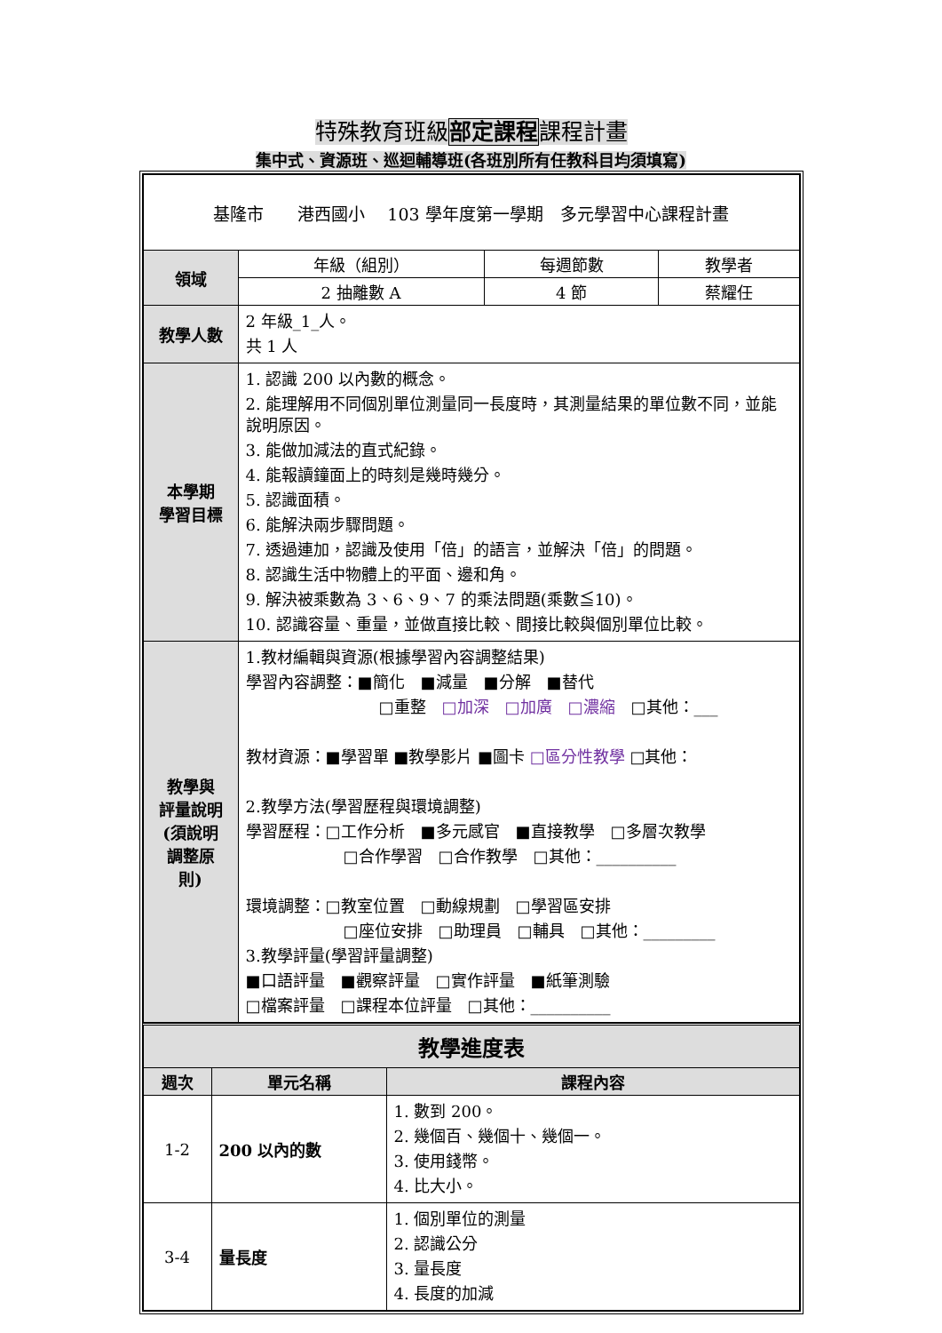特殊教育班級部定課程課程計畫
集中式、資源班、巡迴輔導班(各班別所有任教科目均須填寫)
| 基隆市 港西國小 103 學年度第一學期 多元學習中心課程計畫 | | | |
| 領域 | 年級（組別） | 每週節數 | 教學者 |
| | 2 抽離數 A | 4 節 | 蔡耀任 |
| 教學人數 | 2 年級_1_人。 共 1 人 | | |
| 本學期 學習目標 | 1. 認識 200 以內數的概念。 2. 能理解用不同個別單位測量同一長度時，其測量結果的單位數不同，並能說明原因。 3. 能做加減法的直式紀錄。 4. 能報讀鐘面上的時刻是幾時幾分。 5. 認識面積。 6. 能解決兩步驟問題。 7. 透過連加，認識及使用「倍」的語言，並解決「倍」的問題。 8. 認識生活中物體上的平面、邊和角。 9. 解決被乘數為 3、6、9、7 的乘法問題(乘數≦10)。 10. 認識容量、重量，並做直接比較、間接比較與個別單位比較。 | | |
| 教學與 評量說明 (須說明 調整原 則) | 1.教材編輯與資源(根據學習內容調整結果) 學習內容調整：■簡化 ■減量 ■分解 ■替代 □重整 □加深 □加廣 □濃縮 □其他：___ 教材資源：■學習單 ■教學影片 ■圖卡 □區分性教學 □其他： 2.教學方法(學習歷程與環境調整) 學習歷程：□工作分析 ■多元感官 ■直接教學 □多層次教學 □合作學習 □合作教學 □其他：__________ 環境調整：□教室位置 □動線規劃 □學習區安排 □座位安排 □助理員 □輔具 □其他：_________ 3.教學評量(學習評量調整) ■口語評量 ■觀察評量 □實作評量 ■紙筆測驗 □檔案評量 □課程本位評量 □其他：__________ | | |
| 教學進度表 | | |
| --- | --- | --- |
| 週次 | 單元名稱 | 課程內容 |
| 1-2 | 200 以內的數 | 1. 數到 200。 2. 幾個百、幾個十、幾個一。 3. 使用錢幣。 4. 比大小。 |
| 3-4 | 量長度 | 1. 個別單位的測量 2. 認識公分 3. 量長度 4. 長度的加減 |